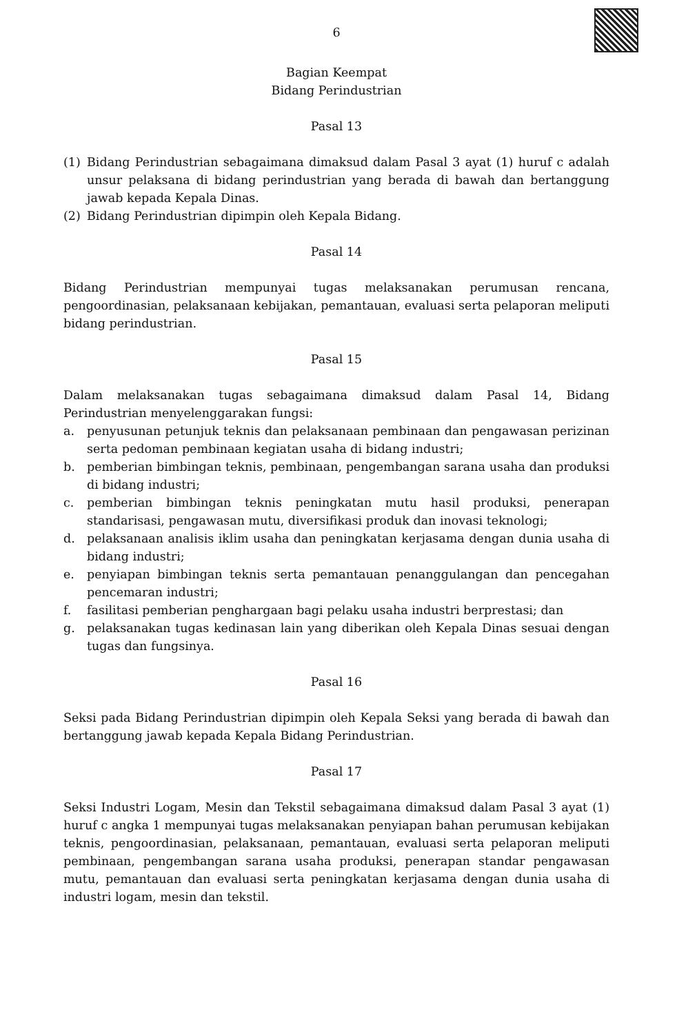6
Bagian Keempat
Bidang Perindustrian
Pasal 13
(1) Bidang Perindustrian sebagaimana dimaksud dalam Pasal 3 ayat (1) huruf c adalah unsur pelaksana di bidang perindustrian yang berada di bawah dan bertanggung jawab kepada Kepala Dinas.
(2) Bidang Perindustrian dipimpin oleh Kepala Bidang.
Pasal 14
Bidang Perindustrian mempunyai tugas melaksanakan perumusan rencana, pengoordinasian, pelaksanaan kebijakan, pemantauan, evaluasi serta pelaporan meliputi bidang perindustrian.
Pasal 15
Dalam melaksanakan tugas sebagaimana dimaksud dalam Pasal 14, Bidang Perindustrian menyelenggarakan fungsi:
a. penyusunan petunjuk teknis dan pelaksanaan pembinaan dan pengawasan perizinan serta pedoman pembinaan kegiatan usaha di bidang industri;
b. pemberian bimbingan teknis, pembinaan, pengembangan sarana usaha dan produksi di bidang industri;
c. pemberian bimbingan teknis peningkatan mutu hasil produksi, penerapan standarisasi, pengawasan mutu, diversifikasi produk dan inovasi teknologi;
d. pelaksanaan analisis iklim usaha dan peningkatan kerjasama dengan dunia usaha di bidang industri;
e. penyiapan bimbingan teknis serta pemantauan penanggulangan dan pencegahan pencemaran industri;
f. fasilitasi pemberian penghargaan bagi pelaku usaha industri berprestasi; dan
g. pelaksanakan tugas kedinasan lain yang diberikan oleh Kepala Dinas sesuai dengan tugas dan fungsinya.
Pasal 16
Seksi pada Bidang Perindustrian dipimpin oleh Kepala Seksi yang berada di bawah dan bertanggung jawab kepada Kepala Bidang Perindustrian.
Pasal 17
Seksi Industri Logam, Mesin dan Tekstil sebagaimana dimaksud dalam Pasal 3 ayat (1) huruf c angka 1 mempunyai tugas melaksanakan penyiapan bahan perumusan kebijakan teknis, pengoordinasian, pelaksanaan, pemantauan, evaluasi serta pelaporan meliputi pembinaan, pengembangan sarana usaha produksi, penerapan standar pengawasan mutu, pemantauan dan evaluasi serta peningkatan kerjasama dengan dunia usaha di industri logam, mesin dan tekstil.